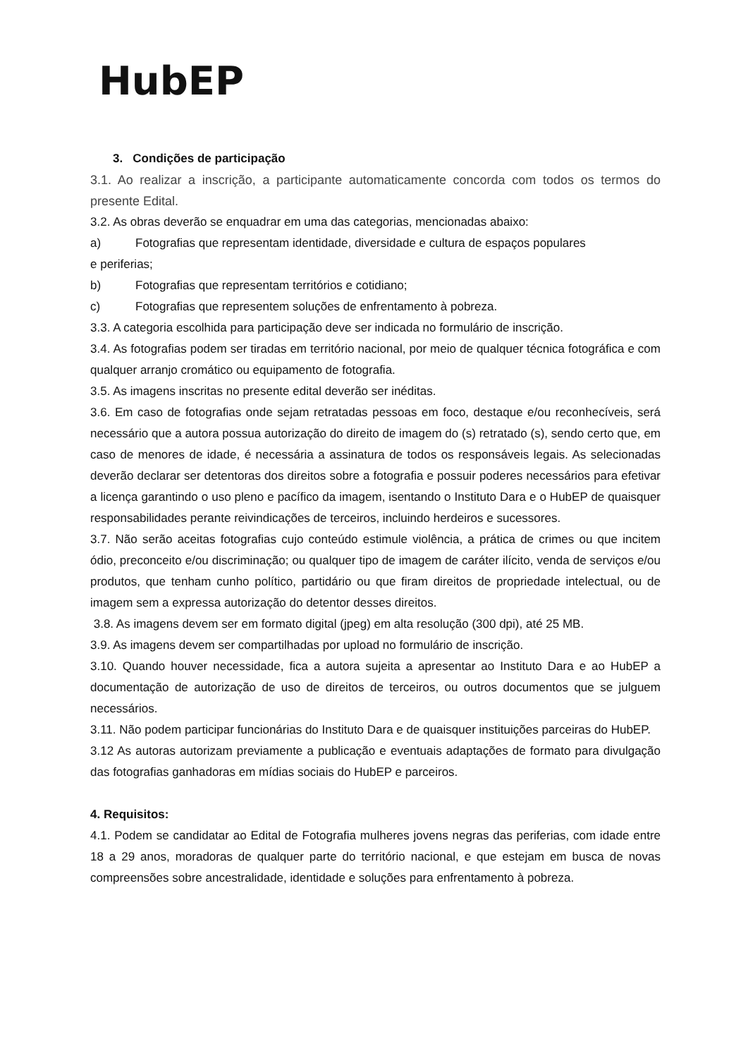HubEP
3. Condições de participação
3.1. Ao realizar a inscrição, a participante automaticamente concorda com todos os termos do presente Edital.
3.2. As obras deverão se enquadrar em uma das categorias, mencionadas abaixo:
a) Fotografias que representam identidade, diversidade e cultura de espaços populares
e periferias;
b) Fotografias que representam territórios e cotidiano;
c) Fotografias que representem soluções de enfrentamento à pobreza.
3.3. A categoria escolhida para participação deve ser indicada no formulário de inscrição.
3.4. As fotografias podem ser tiradas em território nacional, por meio de qualquer técnica fotográfica e com qualquer arranjo cromático ou equipamento de fotografia.
3.5. As imagens inscritas no presente edital deverão ser inéditas.
3.6. Em caso de fotografias onde sejam retratadas pessoas em foco, destaque e/ou reconhecíveis, será necessário que a autora possua autorização do direito de imagem do (s) retratado (s), sendo certo que, em caso de menores de idade, é necessária a assinatura de todos os responsáveis legais. As selecionadas deverão declarar ser detentoras dos direitos sobre a fotografia e possuir poderes necessários para efetivar a licença garantindo o uso pleno e pacífico da imagem, isentando o Instituto Dara e o HubEP de quaisquer responsabilidades perante reivindicações de terceiros, incluindo herdeiros e sucessores.
3.7. Não serão aceitas fotografias cujo conteúdo estimule violência, a prática de crimes ou que incitem ódio, preconceito e/ou discriminação; ou qualquer tipo de imagem de caráter ilícito, venda de serviços e/ou produtos, que tenham cunho político, partidário ou que firam direitos de propriedade intelectual, ou de imagem sem a expressa autorização do detentor desses direitos.
3.8. As imagens devem ser em formato digital (jpeg) em alta resolução (300 dpi), até 25 MB.
3.9. As imagens devem ser compartilhadas por upload no formulário de inscrição.
3.10. Quando houver necessidade, fica a autora sujeita a apresentar ao Instituto Dara e ao HubEP a documentação de autorização de uso de direitos de terceiros, ou outros documentos que se julguem necessários.
3.11. Não podem participar funcionárias do Instituto Dara e de quaisquer instituições parceiras do HubEP.
3.12 As autoras autorizam previamente a publicação e eventuais adaptações de formato para divulgação das fotografias ganhadoras em mídias sociais do HubEP e parceiros.
4. Requisitos:
4.1. Podem se candidatar ao Edital de Fotografia mulheres jovens negras das periferias, com idade entre 18 a 29 anos, moradoras de qualquer parte do território nacional, e que estejam em busca de novas compreensões sobre ancestralidade, identidade e soluções para enfrentamento à pobreza.